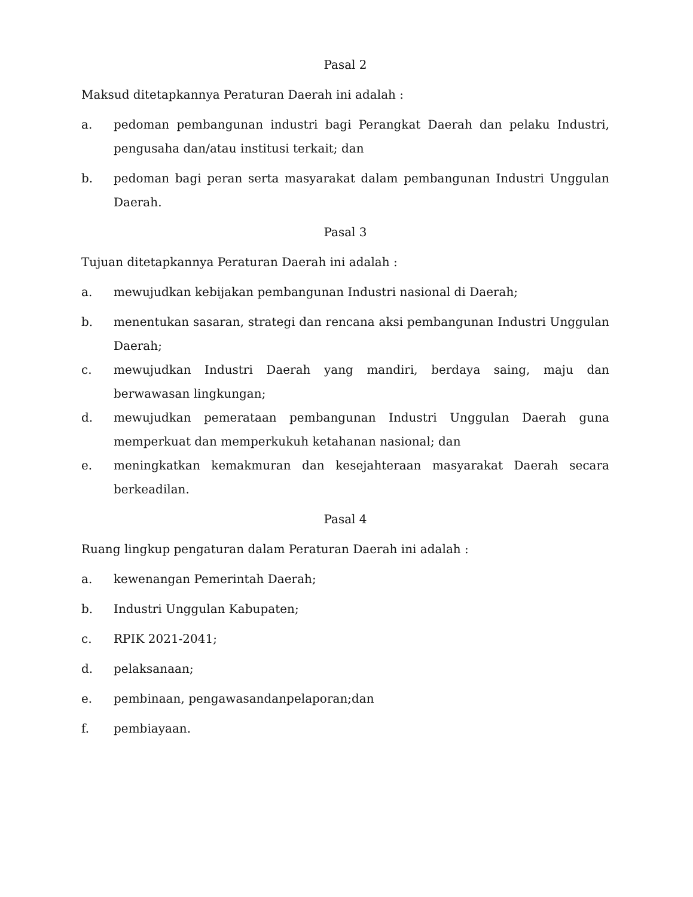Pasal 2
Maksud ditetapkannya Peraturan Daerah ini adalah :
a. pedoman pembangunan industri bagi Perangkat Daerah dan pelaku Industri, pengusaha dan/atau institusi terkait; dan
b. pedoman bagi peran serta masyarakat dalam pembangunan Industri Unggulan Daerah.
Pasal 3
Tujuan ditetapkannya Peraturan Daerah ini adalah :
a. mewujudkan kebijakan pembangunan Industri nasional di Daerah;
b. menentukan sasaran, strategi dan rencana aksi pembangunan Industri Unggulan Daerah;
c. mewujudkan Industri Daerah yang mandiri, berdaya saing, maju dan berwawasan lingkungan;
d. mewujudkan pemerataan pembangunan Industri Unggulan Daerah guna memperkuat dan memperkukuh ketahanan nasional; dan
e. meningkatkan kemakmuran dan kesejahteraan masyarakat Daerah secara berkeadilan.
Pasal 4
Ruang lingkup pengaturan dalam Peraturan Daerah ini adalah :
a. kewenangan Pemerintah Daerah;
b. Industri Unggulan Kabupaten;
c. RPIK 2021-2041;
d. pelaksanaan;
e. pembinaan, pengawasandanpelaporan;dan
f. pembiayaan.